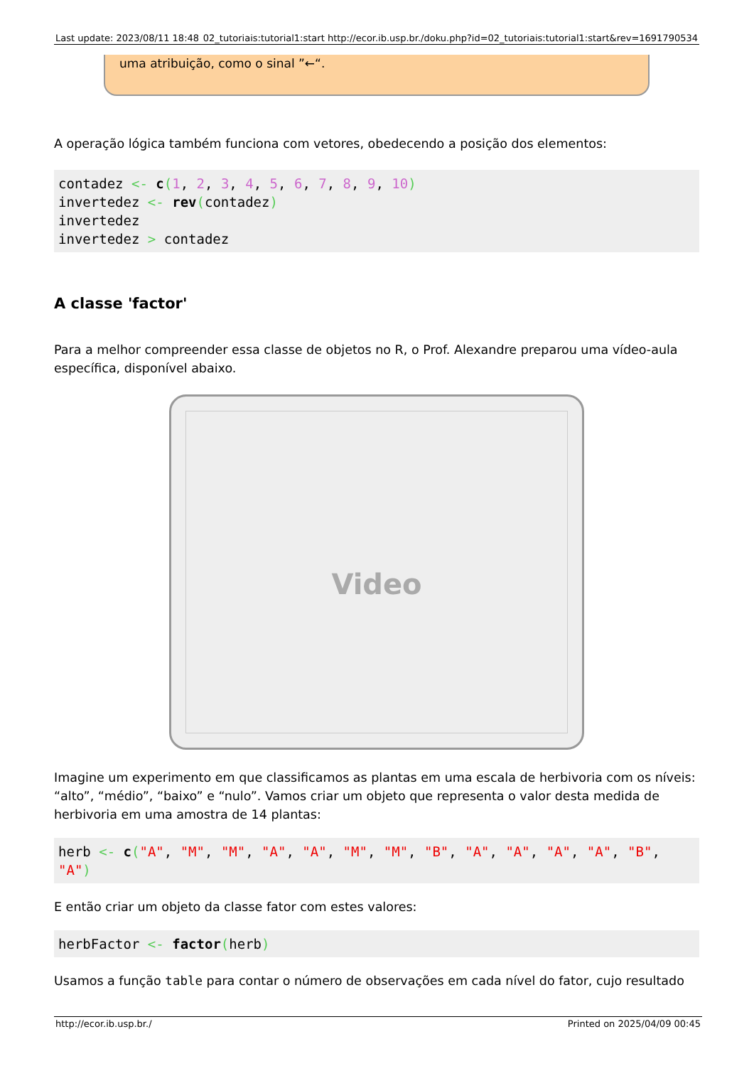Last update: 2023/08/11 18:48 02_tutoriais:tutorial1:start http://ecor.ib.usp.br./doku.php?id=02_tutoriais:tutorial1:start&rev=1691790534
uma atribuição, como o sinal ”←“.
A operação lógica também funciona com vetores, obedecendo a posição dos elementos:
contadez <- c(1, 2, 3, 4, 5, 6, 7, 8, 9, 10)
invertedez <- rev(contadez)
invertedez
invertedez > contadez
A classe 'factor'
Para a melhor compreender essa classe de objetos no R, o Prof. Alexandre preparou uma vídeo-aula específica, disponível abaixo.
Video
Imagine um experimento em que classificamos as plantas em uma escala de herbivoria com os níveis: “alto”, “médio”, “baixo” e “nulo”. Vamos criar um objeto que representa o valor desta medida de herbivoria em uma amostra de 14 plantas:
herb <- c("A", "M", "M", "A", "A", "M", "M", "B", "A", "A", "A", "A", "B", "A")
E então criar um objeto da classe fator com estes valores:
herbFactor <- factor(herb)
Usamos a função table para contar o número de observações em cada nível do fator, cujo resultado
http://ecor.ib.usp.br./ Printed on 2025/04/09 00:45